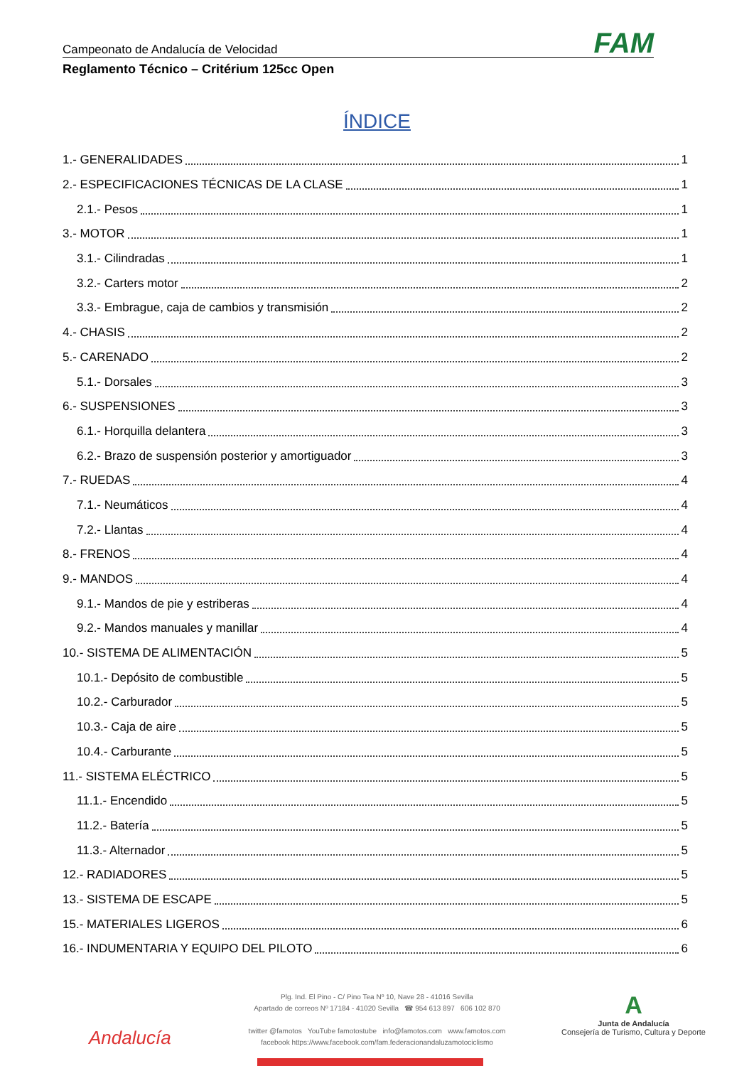Campeonato de Andalucía de Velocidad FAM
Reglamento Técnico – Critérium 125cc Open
ÍNDICE
1.- GENERALIDADES 1
2.- ESPECIFICACIONES TÉCNICAS DE LA CLASE 1
2.1.- Pesos 1
3.- MOTOR 1
3.1.- Cilindradas 1
3.2.- Carters motor 2
3.3.- Embrague, caja de cambios y transmisión 2
4.- CHASIS 2
5.- CARENADO 2
5.1.- Dorsales 3
6.- SUSPENSIONES 3
6.1.- Horquilla delantera 3
6.2.- Brazo de suspensión posterior y amortiguador 3
7.- RUEDAS 4
7.1.- Neumáticos 4
7.2.- Llantas 4
8.- FRENOS 4
9.- MANDOS 4
9.1.- Mandos de pie y estriberas 4
9.2.- Mandos manuales y manillar 4
10.- SISTEMA DE ALIMENTACIÓN 5
10.1.- Depósito de combustible 5
10.2.- Carburador 5
10.3.- Caja de aire 5
10.4.- Carburante 5
11.- SISTEMA ELÉCTRICO 5
11.1.- Encendido 5
11.2.- Batería 5
11.3.- Alternador 5
12.- RADIADORES 5
13.- SISTEMA DE ESCAPE 5
15.- MATERIALES LIGEROS 6
16.- INDUMENTARIA Y EQUIPO DEL PILOTO 6
Plg. Ind. El Pino - C/ Pino Tea Nº 10, Nave 28 - 41016 Sevilla
Apartado de correos Nº 17184 - 41020 Sevilla ☎ 954 613 897 606 102 870
twitter @famotos YouTube famotostube info@famotos.com www.famotos.com
facebook https://www.facebook.com/fam.federacionandaluzamotociclismo
Andalucía
A
Junta de Andalucía
Consejería de Turismo, Cultura y Deporte